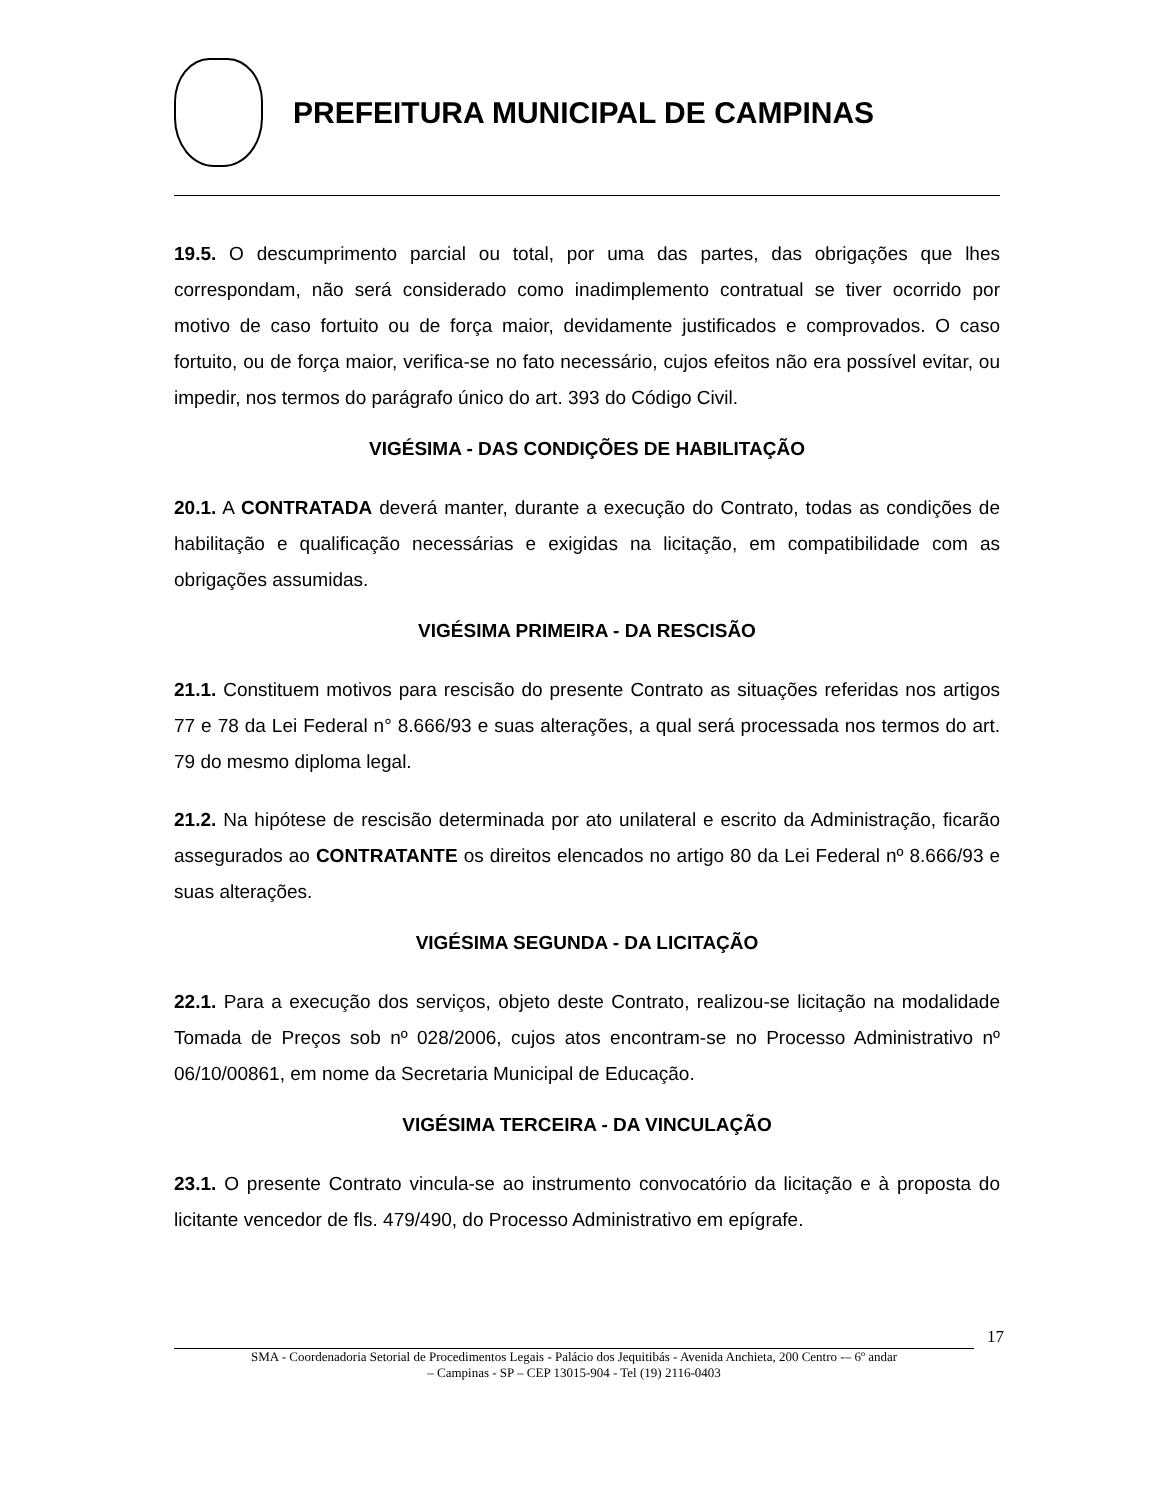PREFEITURA MUNICIPAL DE CAMPINAS
19.5. O descumprimento parcial ou total, por uma das partes, das obrigações que lhes correspondam, não será considerado como inadimplemento contratual se tiver ocorrido por motivo de caso fortuito ou de força maior, devidamente justificados e comprovados. O caso fortuito, ou de força maior, verifica-se no fato necessário, cujos efeitos não era possível evitar, ou impedir, nos termos do parágrafo único do art. 393 do Código Civil.
VIGÉSIMA - DAS CONDIÇÕES DE HABILITAÇÃO
20.1. A CONTRATADA deverá manter, durante a execução do Contrato, todas as condições de habilitação e qualificação necessárias e exigidas na licitação, em compatibilidade com as obrigações assumidas.
VIGÉSIMA PRIMEIRA - DA RESCISÃO
21.1. Constituem motivos para rescisão do presente Contrato as situações referidas nos artigos 77 e 78 da Lei Federal n° 8.666/93 e suas alterações, a qual será processada nos termos do art. 79 do mesmo diploma legal.
21.2. Na hipótese de rescisão determinada por ato unilateral e escrito da Administração, ficarão assegurados ao CONTRATANTE os direitos elencados no artigo 80 da Lei Federal nº 8.666/93 e suas alterações.
VIGÉSIMA SEGUNDA - DA LICITAÇÃO
22.1. Para a execução dos serviços, objeto deste Contrato, realizou-se licitação na modalidade Tomada de Preços sob nº 028/2006, cujos atos encontram-se no Processo Administrativo nº 06/10/00861, em nome da Secretaria Municipal de Educação.
VIGÉSIMA TERCEIRA - DA VINCULAÇÃO
23.1. O presente Contrato vincula-se ao instrumento convocatório da licitação e à proposta do licitante vencedor de fls. 479/490, do Processo Administrativo em epígrafe.
17
SMA - Coordenadoria Setorial de Procedimentos Legais - Palácio dos Jequitibás - Avenida Anchieta, 200 Centro -– 6º andar
– Campinas - SP – CEP 13015-904 - Tel (19) 2116-0403